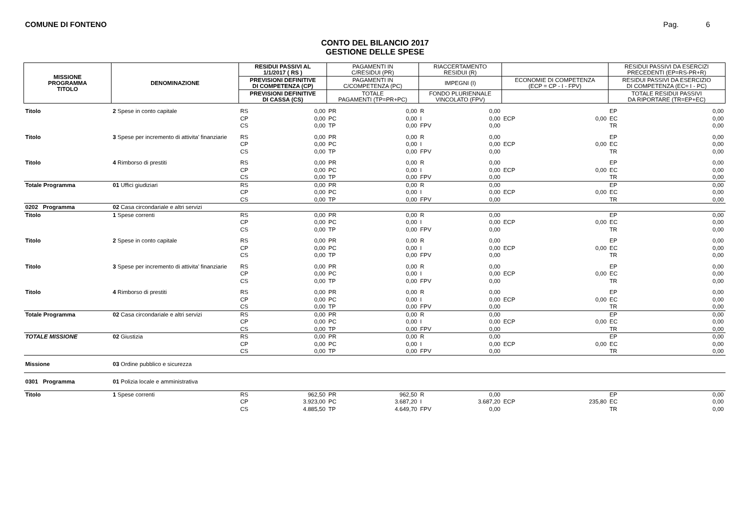COMUNE DI FONTENO Pag. 6
CONTO DEL BILANCIO 2017
GESTIONE DELLE SPESE
| MISSIONE PROGRAMMA TITOLO | DENOMINAZIONE | RESIDUI PASSIVI AL 1/1/2017 ( RS ) | | PAGAMENTI IN C/RESIDUI (PR) | | RIACCERTAMENTO RESIDUI (R) | | | | RESIDUI PASSIVI DA ESERCIZI PRECEDENTI (EP=RS-PR+R) | |
| --- | --- | --- | --- | --- | --- | --- | --- | --- | --- | --- | --- |
| | | PREVISIONI DEFINITIVE DI COMPETENZA (CP) | | PAGAMENTI IN C/COMPETENZA (PC) | | IMPEGNI (I) | | ECONOMIE DI COMPETENZA (ECP = CP - I - FPV) | | RESIDUI PASSIVI DA ESERCIZIO DI COMPETENZA (EC= I - PC) | |
| | | PREVISIONI DEFINITIVE DI CASSA (CS) | | TOTALE PAGAMENTI (TP=PR+PC) | | FONDO PLURIENNALE VINCOLATO (FPV) | | | | TOTALE RESIDUI PASSIVI DA RIPORTARE (TR=EP+EC) | |
| Titolo | 2 Spese in conto capitale | RS CP CS | 0,00 0,00 0,00 | PR PC TP | 0,00 0,00 0,00 | R I FPV | 0,00 0,00 0,00 | ECP | 0,00 | EP EC TR | 0,00 0,00 0,00 |
| Titolo | 3 Spese per incremento di attivita' finanziarie | RS CP CS | 0,00 0,00 0,00 | PR PC TP | 0,00 0,00 0,00 | R I FPV | 0,00 0,00 0,00 | ECP | 0,00 | EP EC TR | 0,00 0,00 0,00 |
| Titolo | 4 Rimborso di prestiti | RS CP CS | 0,00 0,00 0,00 | PR PC TP | 0,00 0,00 0,00 | R I FPV | 0,00 0,00 0,00 | ECP | 0,00 | EP EC TR | 0,00 0,00 0,00 |
| Totale Programma | 01 Uffici giudiziari | RS CP CS | 0,00 0,00 0,00 | PR PC TP | 0,00 0,00 0,00 | R I FPV | 0,00 0,00 0,00 | ECP | 0,00 | EP EC TR | 0,00 0,00 0,00 |
| 0202 Programma | 02 Casa circondariale e altri servizi | | | | | | | | | | |
| Titolo | 1 Spese correnti | RS CP CS | 0,00 0,00 0,00 | PR PC TP | 0,00 0,00 0,00 | R I FPV | 0,00 0,00 0,00 | ECP | 0,00 | EP EC TR | 0,00 0,00 0,00 |
| Titolo | 2 Spese in conto capitale | RS CP CS | 0,00 0,00 0,00 | PR PC TP | 0,00 0,00 0,00 | R I FPV | 0,00 0,00 0,00 | ECP | 0,00 | EP EC TR | 0,00 0,00 0,00 |
| Titolo | 3 Spese per incremento di attivita' finanziarie | RS CP CS | 0,00 0,00 0,00 | PR PC TP | 0,00 0,00 0,00 | R I FPV | 0,00 0,00 0,00 | ECP | 0,00 | EP EC TR | 0,00 0,00 0,00 |
| Titolo | 4 Rimborso di prestiti | RS CP CS | 0,00 0,00 0,00 | PR PC TP | 0,00 0,00 0,00 | R I FPV | 0,00 0,00 0,00 | ECP | 0,00 | EP EC TR | 0,00 0,00 0,00 |
| Totale Programma | 02 Casa circondariale e altri servizi | RS CP CS | 0,00 0,00 0,00 | PR PC TP | 0,00 0,00 0,00 | R I FPV | 0,00 0,00 0,00 | ECP | 0,00 | EP EC TR | 0,00 0,00 0,00 |
| TOTALE MISSIONE | 02 Giustizia | RS CP CS | 0,00 0,00 0,00 | PR PC TP | 0,00 0,00 0,00 | R I FPV | 0,00 0,00 0,00 | ECP | 0,00 | EP EC TR | 0,00 0,00 0,00 |
| Missione | 03 Ordine pubblico e sicurezza | | | | | | | | | | |
| 0301 Programma | 01 Polizia locale e amministrativa | | | | | | | | | | |
| Titolo | 1 Spese correnti | RS CP CS | 962,50 3.923,00 4.885,50 | PR PC TP | 962,50 3.687,20 4.649,70 | R I FPV | 0,00 3.687,20 0,00 | ECP | 235,80 | EP EC TR | 0,00 0,00 0,00 |